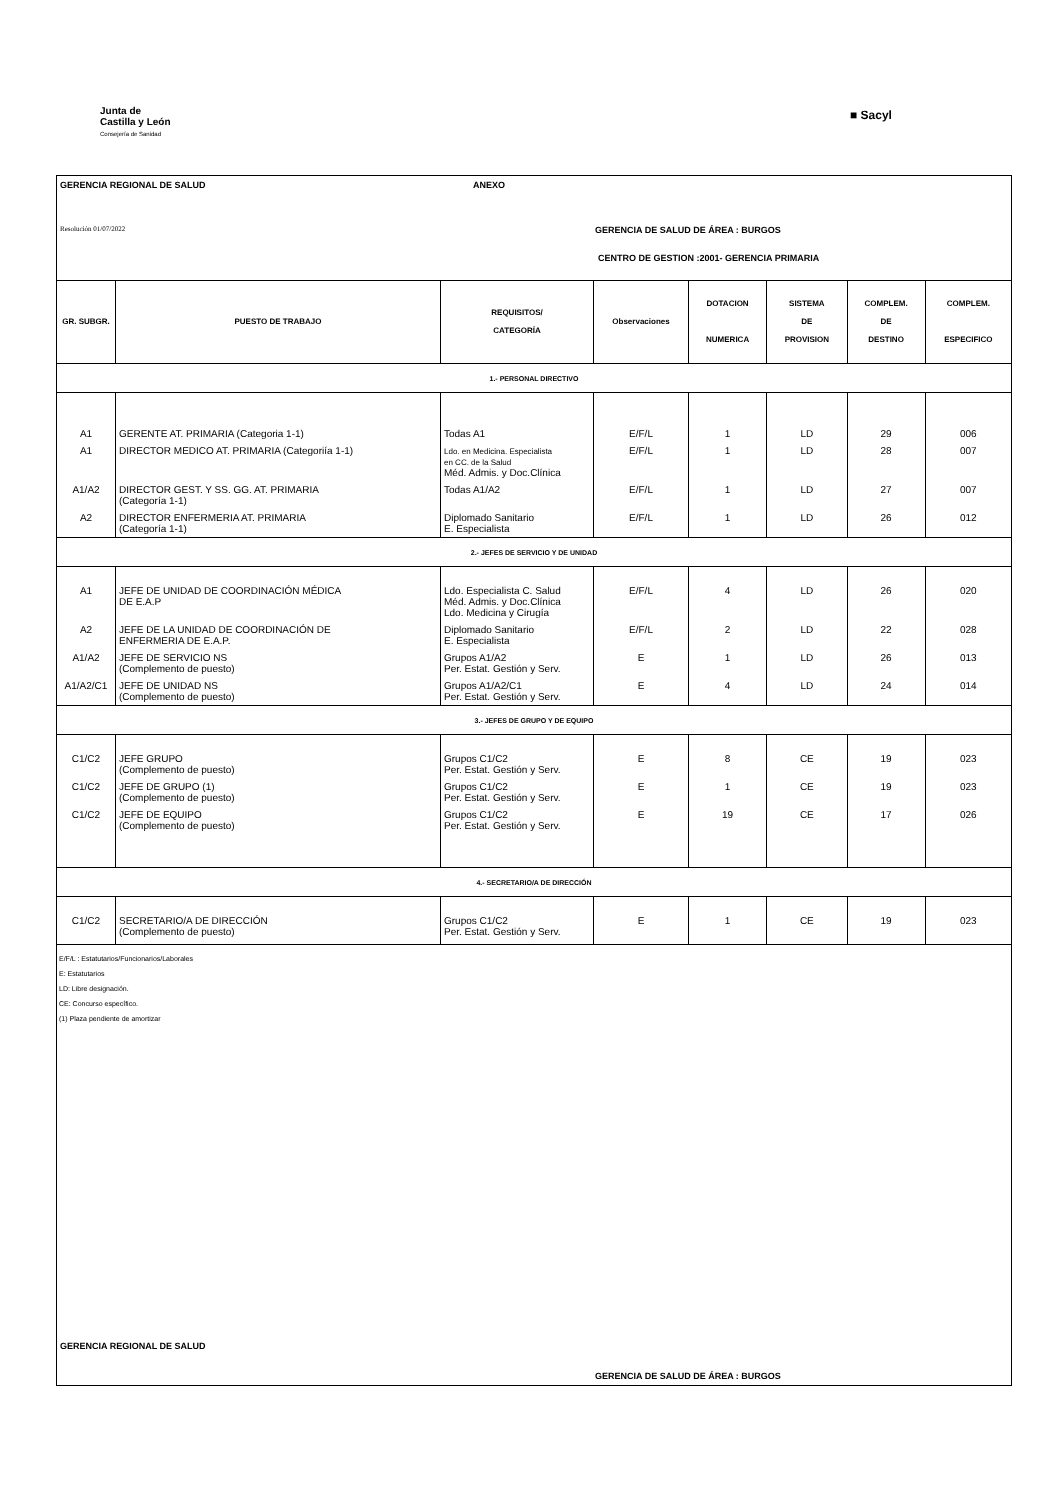Junta de
Castilla y León
Consejería de Sanidad
■ Sacyl
GERENCIA REGIONAL DE SALUD ANEXO
Resolución 01/07/2022 GERENCIA DE SALUD DE ÁREA : BURGOS
CENTRO DE GESTION :2001- GERENCIA PRIMARIA
| GR. SUBGR. | PUESTO DE TRABAJO | REQUISITOS/ CATEGORÍA | Observaciones | DOTACION NUMERICA | SISTEMA DE PROVISION | COMPLEM. DE DESTINO | COMPLEM. ESPECIFICO |
| --- | --- | --- | --- | --- | --- | --- | --- |
| 1.- PERSONAL DIRECTIVO | | | | | | | |
| A1 | GERENTE AT. PRIMARIA (Categoria 1-1) | Todas A1 | E/F/L | 1 | LD | 29 | 006 |
| A1 | DIRECTOR MEDICO AT. PRIMARIA (Categoriía 1-1) | Ldo. en Medicina. Especialista en CC. de la Salud Méd. Admis. y Doc.Clínica | E/F/L | 1 | LD | 28 | 007 |
| A1/A2 | DIRECTOR GEST. Y SS. GG. AT. PRIMARIA (Categoría 1-1) | Todas A1/A2 | E/F/L | 1 | LD | 27 | 007 |
| A2 | DIRECTOR ENFERMERIA AT. PRIMARIA (Categoría 1-1) | Diplomado Sanitario E. Especialista | E/F/L | 1 | LD | 26 | 012 |
| 2.- JEFES DE SERVICIO Y DE UNIDAD | | | | | | | |
| A1 | JEFE DE UNIDAD DE COORDINACIÓN MÉDICA DE E.A.P | Ldo. Especialista C. Salud Méd. Admis. y Doc.Clínica Ldo. Medicina y Cirugía | E/F/L | 4 | LD | 26 | 020 |
| A2 | JEFE DE LA UNIDAD DE COORDINACIÓN DE ENFERMERIA DE E.A.P. | Diplomado Sanitario E. Especialista | E/F/L | 2 | LD | 22 | 028 |
| A1/A2 | JEFE DE SERVICIO NS (Complemento de puesto) | Grupos A1/A2 Per. Estat. Gestión y Serv. | E | 1 | LD | 26 | 013 |
| A1/A2/C1 | JEFE DE UNIDAD NS (Complemento de puesto) | Grupos A1/A2/C1 Per. Estat. Gestión y Serv. | E | 4 | LD | 24 | 014 |
| 3.- JEFES DE GRUPO Y DE EQUIPO | | | | | | | |
| C1/C2 | JEFE GRUPO (Complemento de puesto) | Grupos C1/C2 Per. Estat. Gestión y Serv. | E | 8 | CE | 19 | 023 |
| C1/C2 | JEFE DE GRUPO (1) (Complemento de puesto) | Grupos C1/C2 Per. Estat. Gestión y Serv. | E | 1 | CE | 19 | 023 |
| C1/C2 | JEFE DE EQUIPO (Complemento de puesto) | Grupos C1/C2 Per. Estat. Gestión y Serv. | E | 19 | CE | 17 | 026 |
| 4.- SECRETARIO/A DE DIRECCIÓN | | | | | | | |
| C1/C2 | SECRETARIO/A DE DIRECCIÓN (Complemento de puesto) | Grupos C1/C2 Per. Estat. Gestión y Serv. | E | 1 | CE | 19 | 023 |
E/F/L : Estatutarios/Funcionarios/Laborales
E: Estatutarios
LD: Libre designación.
CE: Concurso específico.
(1) Plaza pendiente de amortizar
GERENCIA REGIONAL DE SALUD
GERENCIA DE SALUD DE ÁREA : BURGOS